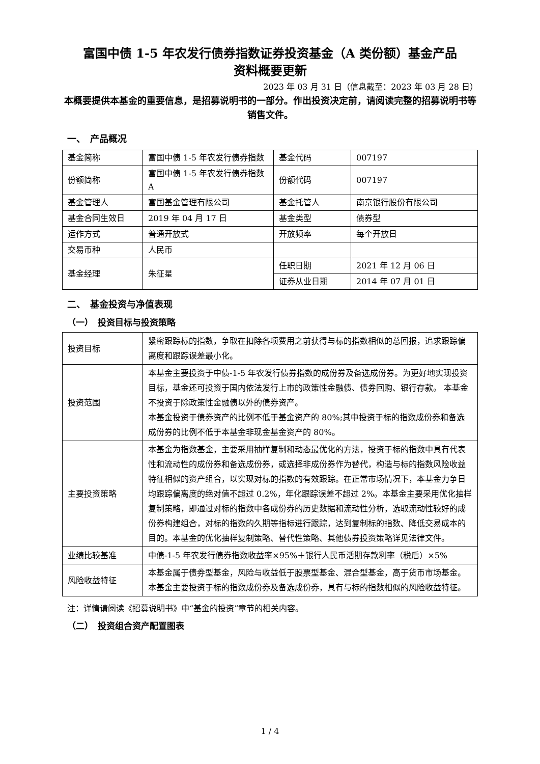富国中债 1-5 年农发行债券指数证券投资基金（A 类份额）基金产品
资料概要更新
2023 年 03 月 31 日（信息截至：2023 年 03 月 28 日）
本概要提供本基金的重要信息，是招募说明书的一部分。作出投资决定前，请阅读完整的招募说明书等销售文件。
一、　产品概况
| 基金简称 | 富国中债 1-5 年农发行债券指数 | 基金代码 | 007197 |
| 份额简称 | 富国中债 1-5 年农发行债券指数 A | 份额代码 | 007197 |
| 基金管理人 | 富国基金管理有限公司 | 基金托管人 | 南京银行股份有限公司 |
| 基金合同生效日 | 2019 年 04 月 17 日 | 基金类型 | 债券型 |
| 运作方式 | 普通开放式 | 开放频率 | 每个开放日 |
| 交易币种 | 人民币 | | |
| 基金经理 | 朱征星 | 任职日期 | 2021 年 12 月 06 日 |
| | | 证券从业日期 | 2014 年 07 月 01 日 |
二、　基金投资与净值表现
（一）　投资目标与投资策略
| 投资目标 | 紧密跟踪标的指数，争取在扣除各项费用之前获得与标的指数相似的总回报，追求跟踪偏离度和跟踪误差最小化。 |
| 投资范围 | 本基金主要投资于中债-1-5 年农发行债券指数的成份券及备选成份券。为更好地实现投资目标，基金还可投资于国内依法发行上市的政策性金融债、债券回购、银行存款。 本基金不投资于除政策性金融债以外的债券资产。 本基金投资于债券资产的比例不低于基金资产的 80%;其中投资于标的指数成份券和备选成份券的比例不低于本基金非现金基金资产的 80%。 |
| 主要投资策略 | 本基金为指数基金，主要采用抽样复制和动态最优化的方法，投资于标的指数中具有代表性和流动性的成份券和备选成份券，或选择非成份券作为替代，构造与标的指数风险收益特征相似的资产组合，以实现对标的指数的有效跟踪。在正常市场情况下，本基金力争日均跟踪偏离度的绝对值不超过 0.2%，年化跟踪误差不超过 2%。本基金主要采用优化抽样复制策略，即通过对标的指数中各成份券的历史数据和流动性分析，选取流动性较好的成份券构建组合，对标的指数的久期等指标进行跟踪，达到复制标的指数、降低交易成本的目的。本基金的优化抽样复制策略、替代性策略、其他债券投资策略详见法律文件。 |
| 业绩比较基准 | 中债-1-5 年农发行债券指数收益率×95%＋银行人民币活期存款利率（税后）×5% |
| 风险收益特征 | 本基金属于债券型基金，风险与收益低于股票型基金、混合型基金，高于货币市场基金。本基金主要投资于标的指数成份券及备选成份券，具有与标的指数相似的风险收益特征。 |
注：详情请阅读《招募说明书》中“基金的投资”章节的相关内容。
（二）　投资组合资产配置图表
1 / 4